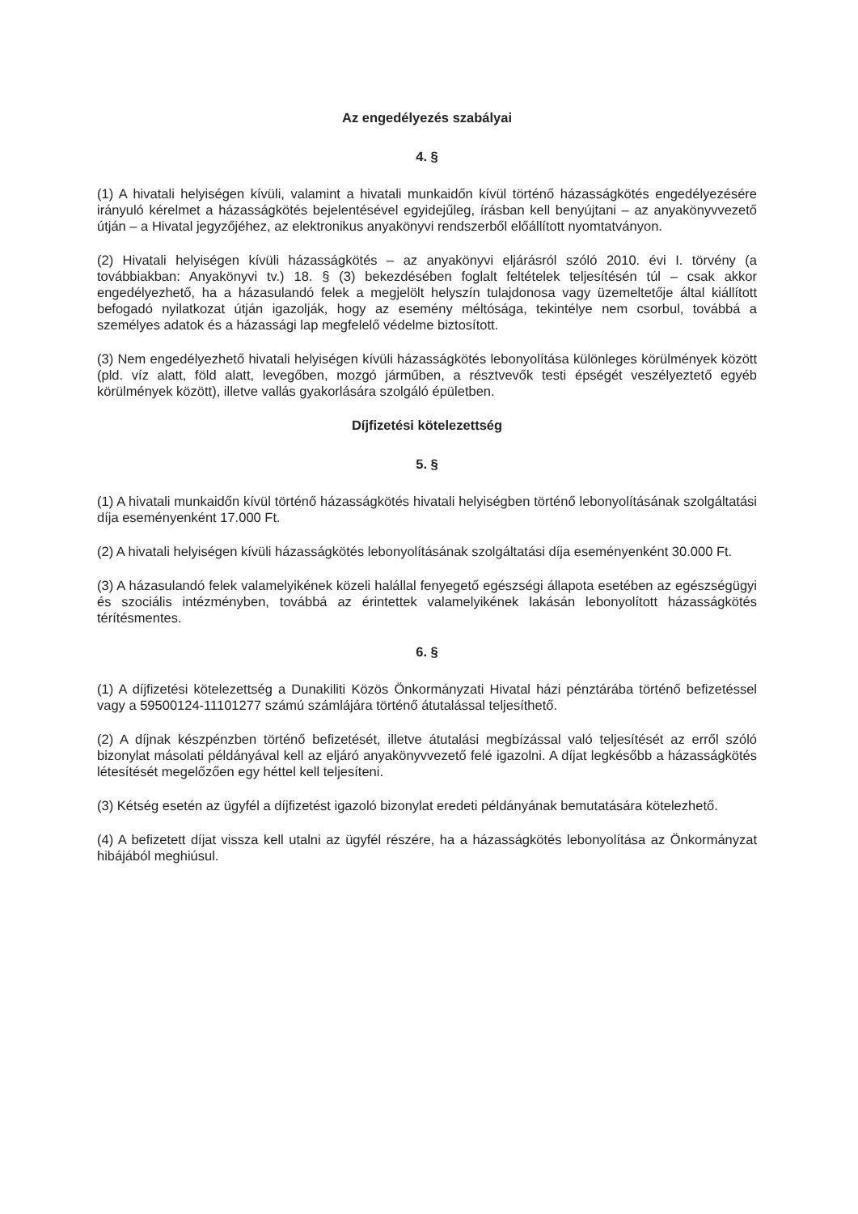Az engedélyezés szabályai
4. §
(1) A hivatali helyiségen kívüli, valamint a hivatali munkaidőn kívül történő házasságkötés engedélyezésére irányuló kérelmet a házasságkötés bejelentésével egyidejűleg, írásban kell benyújtani – az anyakönyvvezető útján – a Hivatal jegyzőjéhez, az elektronikus anyakönyvi rendszerből előállított nyomtatványon.
(2) Hivatali helyiségen kívüli házasságkötés – az anyakönyvi eljárásról szóló 2010. évi I. törvény (a továbbiakban: Anyakönyvi tv.) 18. § (3) bekezdésében foglalt feltételek teljesítésén túl – csak akkor engedélyezhető, ha a házasulandó felek a megjelölt helyszín tulajdonosa vagy üzemeltetője által kiállított befogadó nyilatkozat útján igazolják, hogy az esemény méltósága, tekintélye nem csorbul, továbbá a személyes adatok és a házassági lap megfelelő védelme biztosított.
(3) Nem engedélyezhető hivatali helyiségen kívüli házasságkötés lebonyolítása különleges körülmények között (pld. víz alatt, föld alatt, levegőben, mozgó járműben, a résztvevők testi épségét veszélyeztető egyéb körülmények között), illetve vallás gyakorlására szolgáló épületben.
Díjfizetési kötelezettség
5. §
(1) A hivatali munkaidőn kívül történő házasságkötés hivatali helyiségben történő lebonyolításának szolgáltatási díja eseményenként 17.000 Ft.
(2) A hivatali helyiségen kívüli házasságkötés lebonyolításának szolgáltatási díja eseményenként 30.000 Ft.
(3) A házasulandó felek valamelyikének közeli halállal fenyegető egészségi állapota esetében az egészségügyi és szociális intézményben, továbbá az érintettek valamelyikének lakásán lebonyolított házasságkötés térítésmentes.
6. §
(1) A díjfizetési kötelezettség a Dunakiliti Közös Önkormányzati Hivatal házi pénztárába történő befizetéssel vagy a 59500124-11101277 számú számlájára történő átutalással teljesíthető.
(2) A díjnak készpénzben történő befizetését, illetve átutalási megbízással való teljesítését az erről szóló bizonylat másolati példányával kell az eljáró anyakönyvvezető felé igazolni. A díjat legkésőbb a házasságkötés létesítését megelőzően egy héttel kell teljesíteni.
(3) Kétség esetén az ügyfél a díjfizetést igazoló bizonylat eredeti példányának bemutatására kötelezhető.
(4) A befizetett díjat vissza kell utalni az ügyfél részére, ha a házasságkötés lebonyolítása az Önkormányzat hibájából meghiúsul.